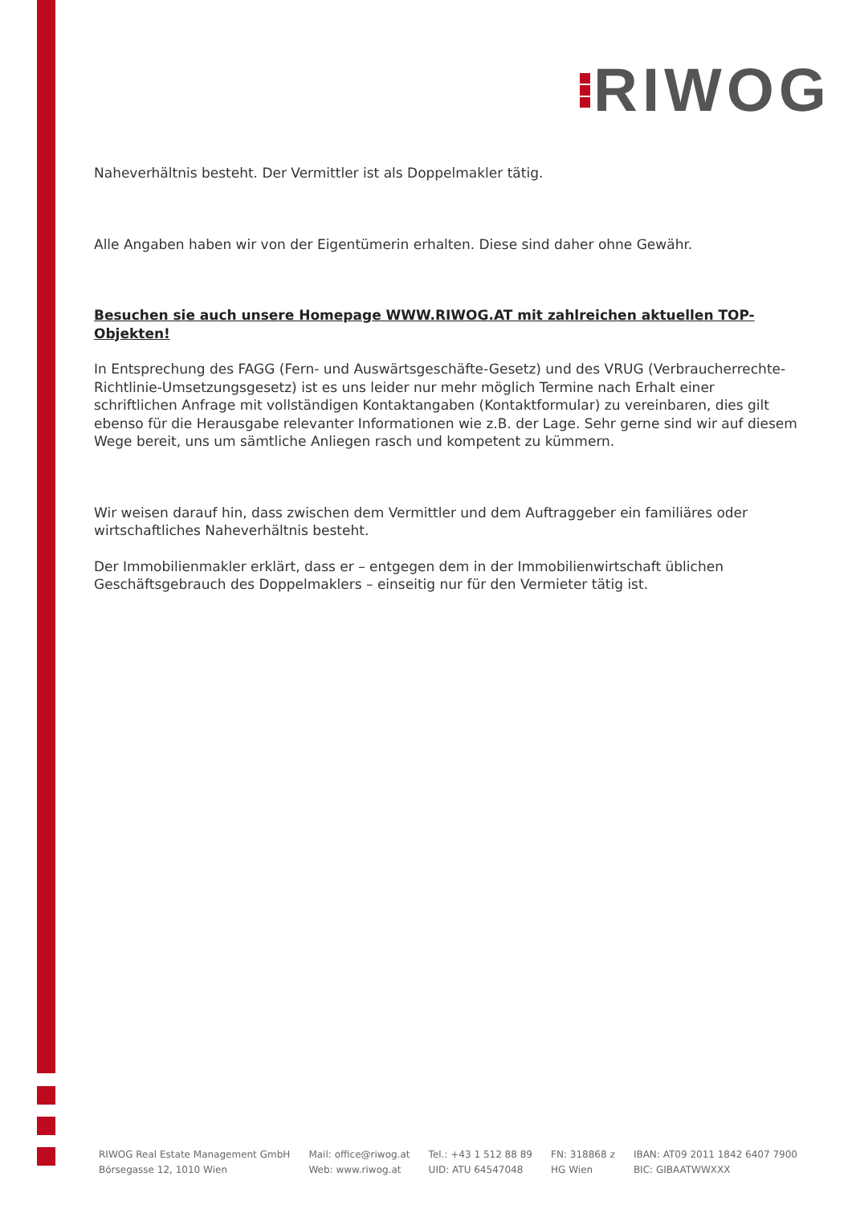RIWOG
Naheverhältnis besteht. Der Vermittler ist als Doppelmakler tätig.
Alle Angaben haben wir von der Eigentümerin erhalten. Diese sind daher ohne Gewähr.
Besuchen sie auch unsere Homepage WWW.RIWOG.AT mit zahlreichen aktuellen TOP- Objekten!
In Entsprechung des FAGG (Fern- und Auswärtsgeschäfte-Gesetz) und des VRUG (Verbraucherrechte-Richtlinie-Umsetzungsgesetz) ist es uns leider nur mehr möglich Termine nach Erhalt einer schriftlichen Anfrage mit vollständigen Kontaktangaben (Kontaktformular) zu vereinbaren, dies gilt ebenso für die Herausgabe relevanter Informationen wie z.B. der Lage. Sehr gerne sind wir auf diesem Wege bereit, uns um sämtliche Anliegen rasch und kompetent zu kümmern.
Wir weisen darauf hin, dass zwischen dem Vermittler und dem Auftraggeber ein familiäres oder wirtschaftliches Naheverhältnis besteht.
Der Immobilienmakler erklärt, dass er – entgegen dem in der Immobilienwirtschaft üblichen Geschäftsgebrauch des Doppelmaklers – einseitig nur für den Vermieter tätig ist.
RIWOG Real Estate Management GmbH
Börsegasse 12, 1010 Wien
Mail: office@riwog.at
Web: www.riwog.at
Tel.: +43 1 512 88 89
UID: ATU 64547048
FN: 318868 z
HG Wien
IBAN: AT09 2011 1842 6407 7900
BIC: GIBAATWWXXX